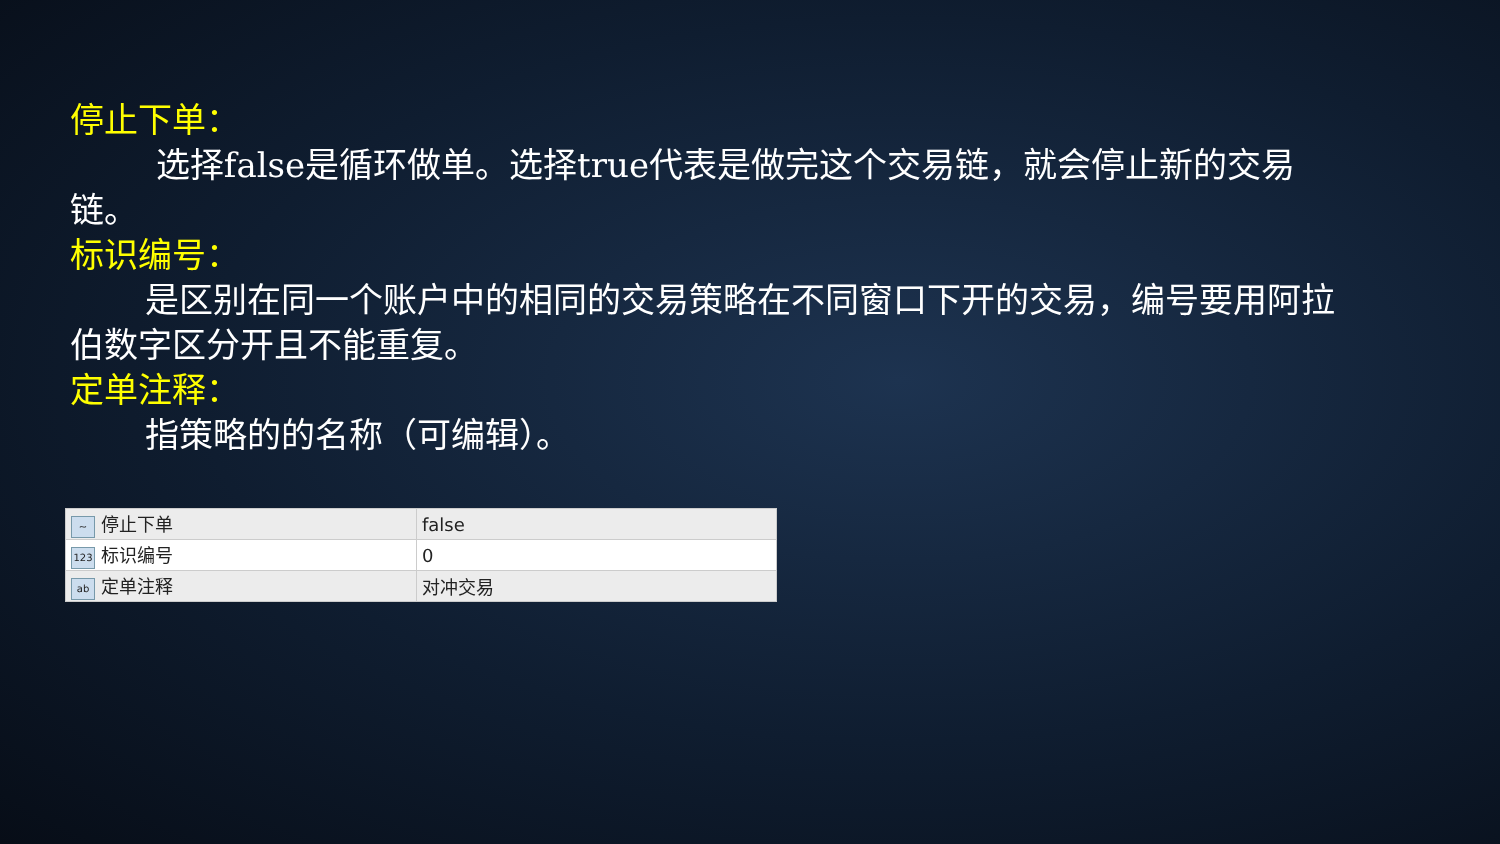停止下单：
选择false是循环做单。选择true代表是做完这个交易链，就会停止新的交易链。
标识编号：
是区别在同一个账户中的相同的交易策略在不同窗口下开的交易，编号要用阿拉伯数字区分开且不能重复。
定单注释：
指策略的的名称（可编辑）。
| ~ 停止下单 | false |
| 123 标识编号 | 0 |
| ab 定单注释 | 对冲交易 |